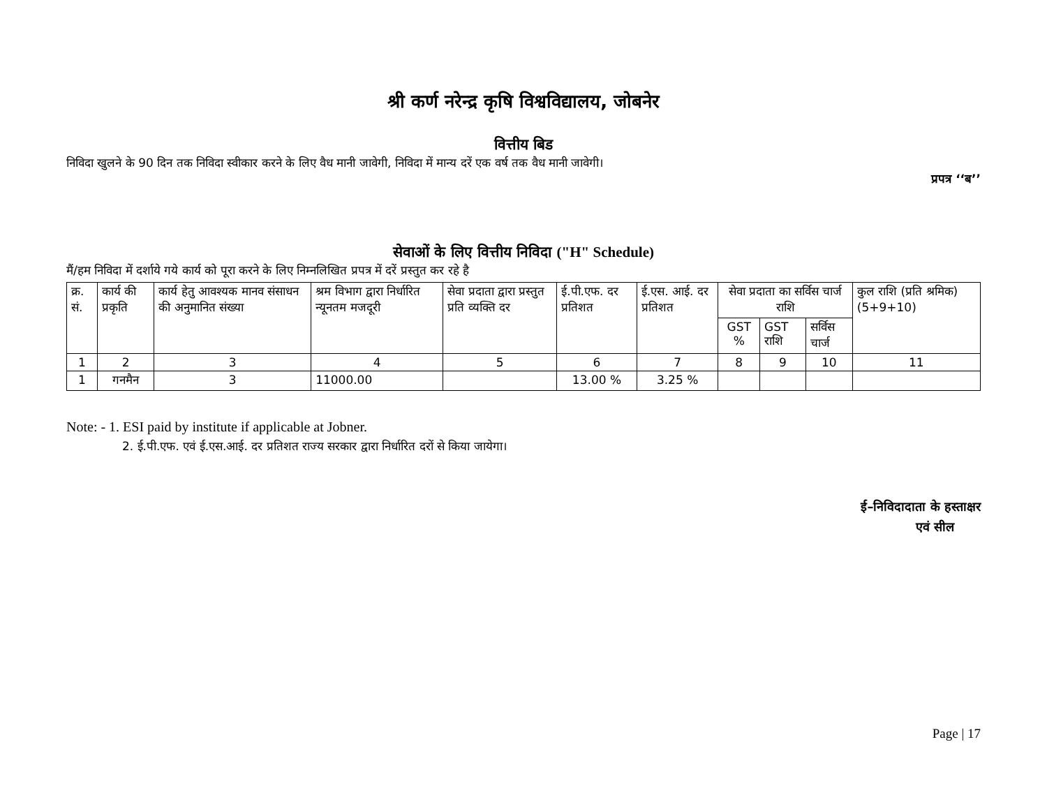श्री कर्ण नरेन्द्र कृषि विश्वविद्यालय, जोबनेर
वित्तीय बिड
निविदा खुलने के 90 दिन तक निविदा स्वीकार करने के लिए वैध मानी जावेगी, निविदा में मान्य दरें एक वर्ष तक वैध मानी जावेगी।
प्रपत्र ‘‘ब’’
सेवाओं के लिए वित्तीय निविदा ("H" Schedule)
मैं/हम निविदा में दर्शाये गये कार्य को पूरा करने के लिए निम्नलिखित प्रपत्र में दरें प्रस्तुत कर रहे है
| क्र. सं. | कार्य की प्रकृति | कार्य हेतु आवश्यक मानव संसाधन की अनुमानित संख्या | श्रम विभाग द्वारा निर्धारित न्यूनतम मजदूरी | सेवा प्रदाता द्वारा प्रस्तुत प्रति व्यक्ति दर | ई.पी.एफ. दर प्रतिशत | ई.एस. आई. दर प्रतिशत | सेवा प्रदाता का सर्विस चार्ज राशि | | | कुल राशि (प्रति श्रमिक) (5+9+10) |
| --- | --- | --- | --- | --- | --- | --- | --- | --- | --- | --- |
| | | | | | | | GST % | GST राशि | सर्विस चार्ज | |
| 1 | 2 | 3 | 4 | 5 | 6 | 7 | 8 | 9 | 10 | 11 |
| 1 | गनमैन | 3 | 11000.00 | | 13.00 % | 3.25 % | | | | |
Note: - 1. ESI paid by institute if applicable at Jobner.
2. ई.पी.एफ. एवं ई.एस.आई. दर प्रतिशत राज्य सरकार द्वारा निर्धारित दरों से किया जायेगा।
ई–निविदादाता के हस्ताक्षर
एवं सील
Page | 17